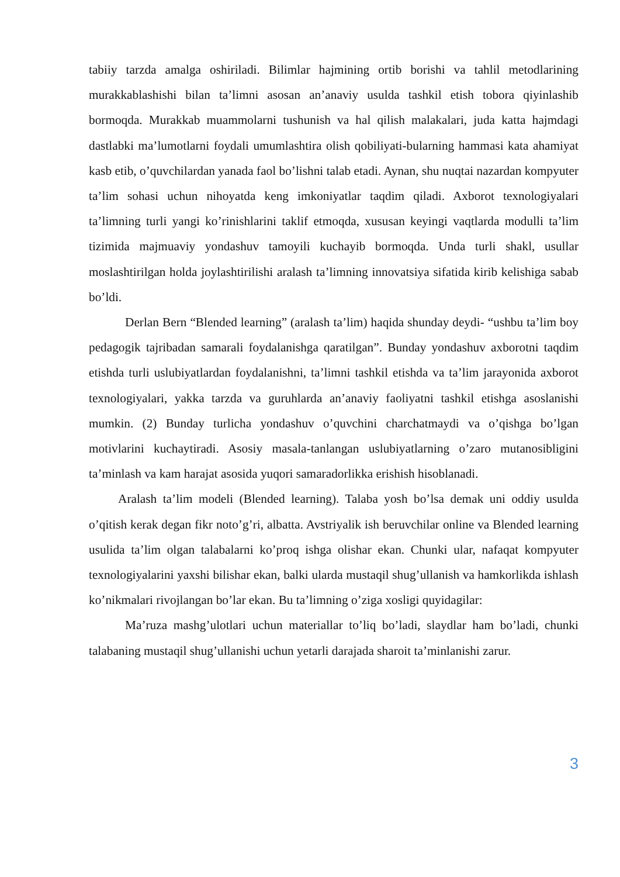tabiiy tarzda amalga oshiriladi. Bilimlar hajmining ortib borishi va tahlil metodlarining murakkablashishi bilan ta’limni asosan an’anaviy usulda tashkil etish tobora qiyinlashib bormoqda. Murakkab muammolarni tushunish va hal qilish malakalari, juda katta hajmdagi dastlabki ma’lumotlarni foydali umumlashtira olish qobiliyati-bularning hammasi kata ahamiyat kasb etib, o’quvchilardan yanada faol bo’lishni talab etadi. Aynan, shu nuqtai nazardan kompyuter ta’lim sohasi uchun nihoyatda keng imkoniyatlar taqdim qiladi. Axborot texnologiyalari ta’limning turli yangi ko’rinishlarini taklif etmoqda, xususan keyingi vaqtlarda modulli ta’lim tizimida majmuaviy yondashuv tamoyili kuchayib bormoqda. Unda turli shakl, usullar moslashtirilgan holda joylashtirilishi aralash ta’limning innovatsiya sifatida kirib kelishiga sabab bo’ldi.
Derlan Bern “Blended learning” (aralash ta’lim) haqida shunday deydi- “ushbu ta’lim boy pedagogik tajribadan samarali foydalanishga qaratilgan”. Bunday yondashuv axborotni taqdim etishda turli uslubiyatlardan foydalanishni, ta’limni tashkil etishda va ta’lim jarayonida axborot texnologiyalari, yakka tarzda va guruhlarda an’anaviy faoliyatni tashkil etishga asoslanishi mumkin. (2) Bunday turlicha yondashuv o’quvchini charchatmaydi va o’qishga bo’lgan motivlarini kuchaytiradi. Asosiy masala-tanlangan uslubiyatlarning o’zaro mutanosibligini ta’minlash va kam harajat asosida yuqori samaradorlikka erishish hisoblanadi.
Aralash ta’lim modeli (Blended learning). Talaba yosh bo’lsa demak uni oddiy usulda o’qitish kerak degan fikr noto’g’ri, albatta. Avstriyalik ish beruvchilar online va Blended learning usulida ta’lim olgan talabalarni ko’proq ishga olishar ekan. Chunki ular, nafaqat kompyuter texnologiyalarini yaxshi bilishar ekan, balki ularda mustaqil shug’ullanish va hamkorlikda ishlash ko’nikmalari rivojlangan bo’lar ekan. Bu ta’limning o’ziga xosligi quyidagilar:
Ma’ruza mashg’ulotlari uchun materiallar to’liq bo’ladi, slaydlar ham bo’ladi, chunki talabaning mustaqil shug’ullanishi uchun yetarli darajada sharoit ta’minlanishi zarur.
3